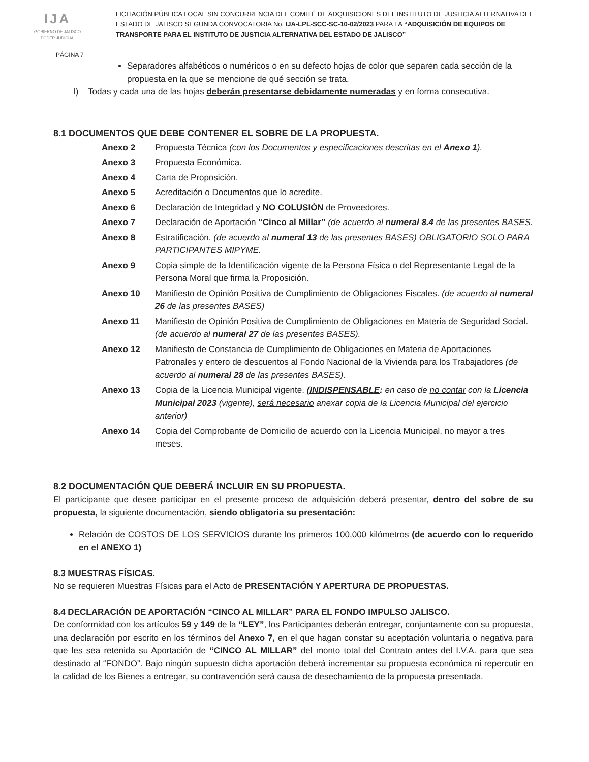IJA
GOBIERNO DE JALISCO
PODER JUDICIAL
LICITACIÓN PÚBLICA LOCAL SIN CONCURRENCIA DEL COMITÉ DE ADQUISICIONES DEL INSTITUTO DE JUSTICIA ALTERNATIVA DEL ESTADO DE JALISCO SEGUNDA CONVOCATORIA No. IJA-LPL-SCC-SC-10-02/2023 PARA LA “ADQUISICIÓN DE EQUIPOS DE TRANSPORTE PARA EL INSTITUTO DE JUSTICIA ALTERNATIVA DEL ESTADO DE JALISCO”
PÁGINA 7
Separadores alfabéticos o numéricos o en su defecto hojas de color que separen cada sección de la propuesta en la que se mencione de qué sección se trata.
l) Todas y cada una de las hojas deberán presentarse debidamente numeradas y en forma consecutiva.
8.1 DOCUMENTOS QUE DEBE CONTENER EL SOBRE DE LA PROPUESTA.
| Anexo 2 | Propuesta Técnica (con los Documentos y especificaciones descritas en el Anexo 1 ). |
| Anexo 3 | Propuesta Económica. |
| Anexo 4 | Carta de Proposición. |
| Anexo 5 | Acreditación o Documentos que lo acredite. |
| Anexo 6 | Declaración de Integridad y NO COLUSIÓN de Proveedores. |
| Anexo 7 | Declaración de Aportación “Cinco al Millar” (de acuerdo al numeral 8.4 de las presentes BASES. |
| Anexo 8 | Estratificación. (de acuerdo al numeral 13 de las presentes BASES) OBLIGATORIO SOLO PARA PARTICIPANTES MIPYME. |
| Anexo 9 | Copia simple de la Identificación vigente de la Persona Física o del Representante Legal de la Persona Moral que firma la Proposición. |
| Anexo 10 | Manifiesto de Opinión Positiva de Cumplimiento de Obligaciones Fiscales. (de acuerdo al numeral 26 de las presentes BASES) |
| Anexo 11 | Manifiesto de Opinión Positiva de Cumplimiento de Obligaciones en Materia de Seguridad Social. (de acuerdo al numeral 27 de las presentes BASES). |
| Anexo 12 | Manifiesto de Constancia de Cumplimiento de Obligaciones en Materia de Aportaciones Patronales y entero de descuentos al Fondo Nacional de la Vivienda para los Trabajadores (de acuerdo al numeral 28 de las presentes BASES). |
| Anexo 13 | Copia de la Licencia Municipal vigente. (INDISPENSABLE : en caso de no contar con la Licencia Municipal 2023 (vigente), será necesario anexar copia de la Licencia Municipal del ejercicio anterior) |
| Anexo 14 | Copia del Comprobante de Domicilio de acuerdo con la Licencia Municipal, no mayor a tres meses. |
8.2 DOCUMENTACIÓN QUE DEBERÁ INCLUIR EN SU PROPUESTA.
El participante que desee participar en el presente proceso de adquisición deberá presentar, dentro del sobre de su propuesta, la siguiente documentación, siendo obligatoria su presentación:
Relación de COSTOS DE LOS SERVICIOS durante los primeros 100,000 kilómetros (de acuerdo con lo requerido en el ANEXO 1)
8.3 MUESTRAS FÍSICAS.
No se requieren Muestras Físicas para el Acto de PRESENTACIÓN Y APERTURA DE PROPUESTAS.
8.4 DECLARACIÓN DE APORTACIÓN “CINCO AL MILLAR” PARA EL FONDO IMPULSO JALISCO.
De conformidad con los artículos 59 y 149 de la “LEY”, los Participantes deberán entregar, conjuntamente con su propuesta, una declaración por escrito en los términos del Anexo 7, en el que hagan constar su aceptación voluntaria o negativa para que les sea retenida su Aportación de “CINCO AL MILLAR” del monto total del Contrato antes del I.V.A. para que sea destinado al “FONDO”. Bajo ningún supuesto dicha aportación deberá incrementar su propuesta económica ni repercutir en la calidad de los Bienes a entregar, su contravención será causa de desechamiento de la propuesta presentada.